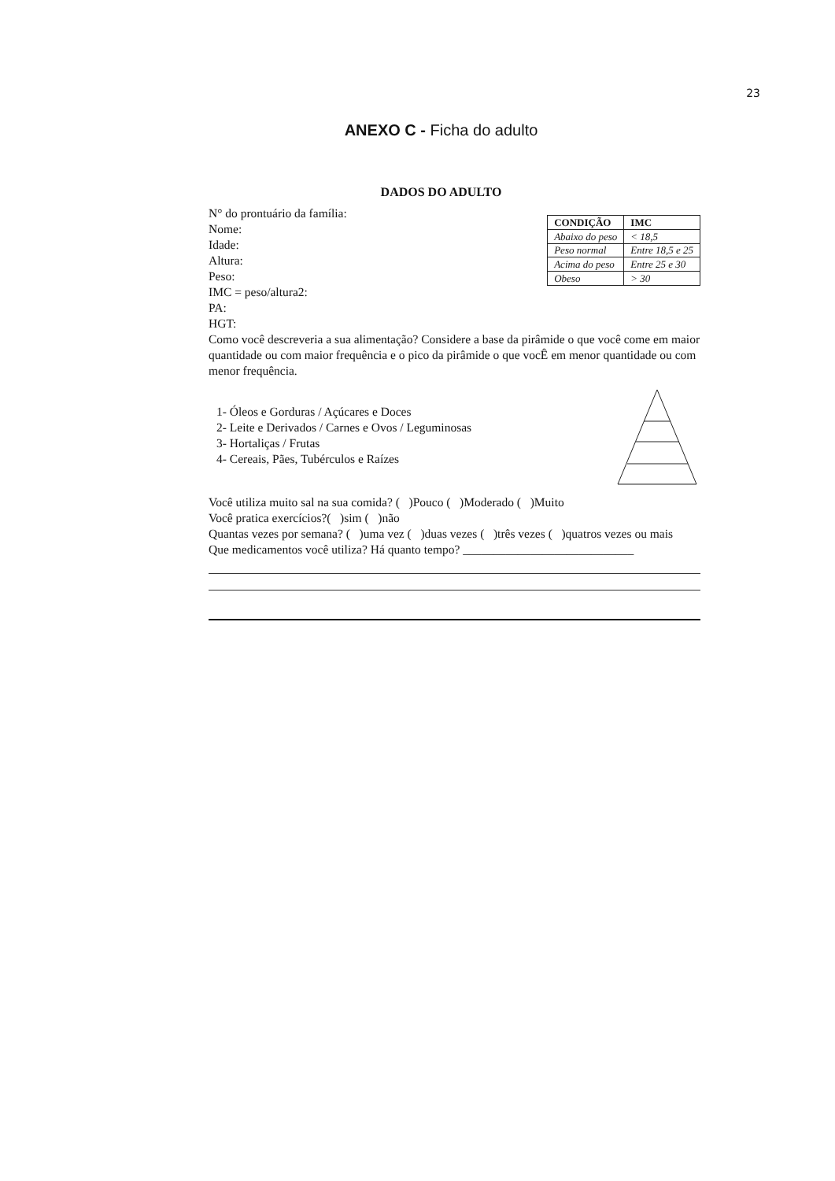23
ANEXO C - Ficha do adulto
DADOS DO ADULTO
N° do prontuário da família:
Nome:
Idade:
Altura:
Peso:
IMC = peso/altura2:
PA:
HGT:
| CONDIÇÃO | IMC |
| --- | --- |
| Abaixo do peso | < 18,5 |
| Peso normal | Entre 18,5 e 25 |
| Acima do peso | Entre 25 e 30 |
| Obeso | > 30 |
Como você descreveria a sua alimentação? Considere a base da pirâmide o que você come em maior quantidade ou com maior frequência e o pico da pirâmide o que vocÊ em menor quantidade ou com menor frequência.
1- Óleos e Gorduras / Açúcares e Doces
2- Leite e Derivados / Carnes e Ovos / Leguminosas
3- Hortaliças / Frutas
4- Cereais, Pães, Tubérculos e Raízes
Você utiliza muito sal na sua comida? ( )Pouco ( )Moderado ( )Muito
Você pratica exercícios?( )sim ( )não
Quantas vezes por semana? ( )uma vez ( )duas vezes ( )três vezes ( )quatros vezes ou mais
Que medicamentos você utiliza? Há quanto tempo? ____________________________